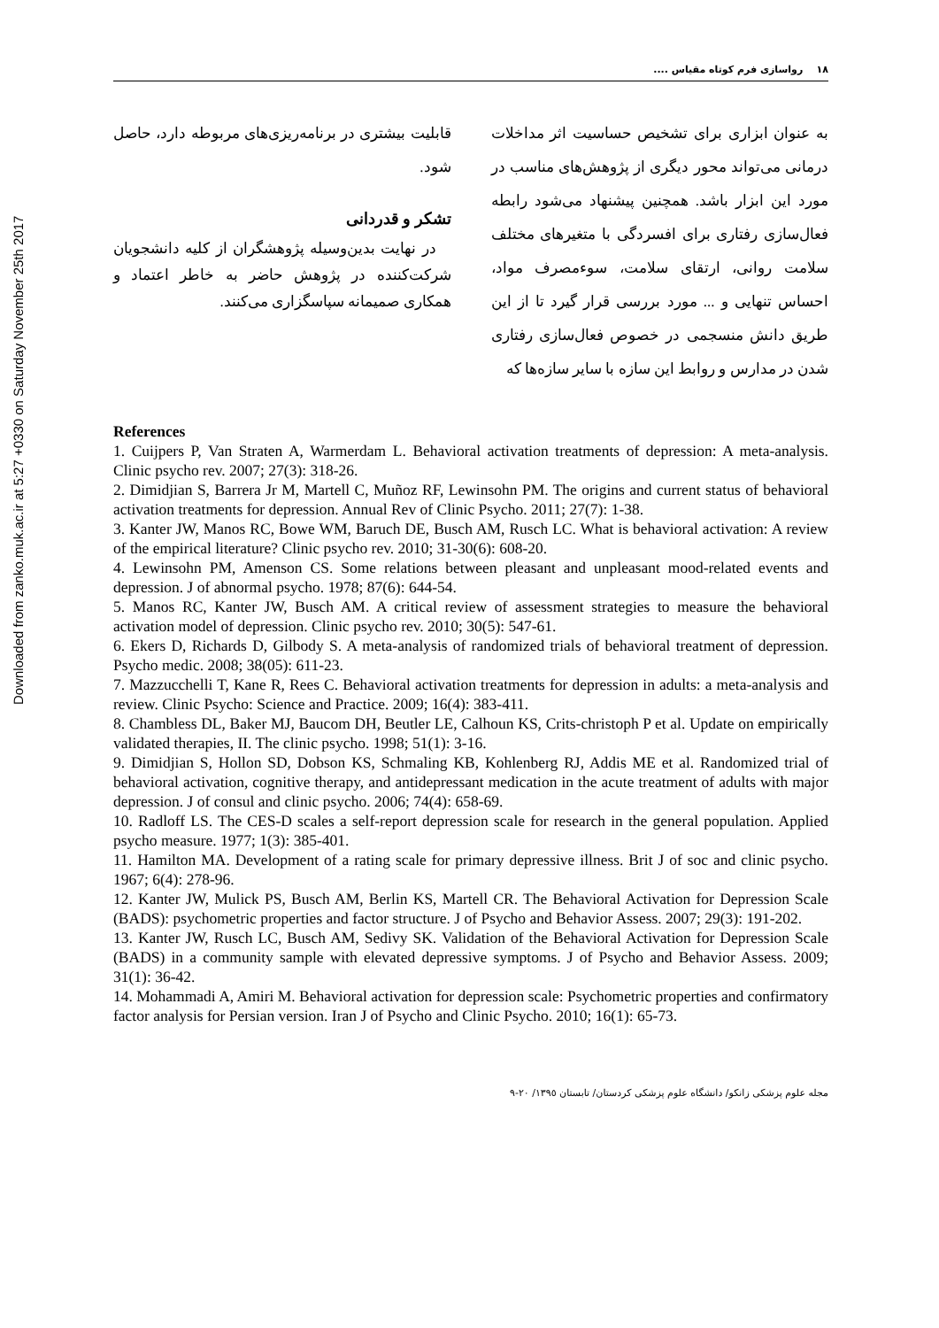Downloaded from zanko.muk.ac.ir at 5:27 +0330 on Saturday November 25th 2017
١٨ رواسازی فرم کوتاه مقیاس ....
به عنوان ابزاری برای تشخیص حساسیت اثر مداخلات درمانی می‌تواند محور دیگری از پژوهش‌های مناسب در مورد این ابزار باشد. همچنین پیشنهاد می‌شود رابطه فعال‌سازی رفتاری برای افسردگی با متغیرهای مختلف سلامت روانی، ارتقای سلامت، سوءمصرف مواد، احساس تنهایی و ... مورد بررسی قرار گیرد تا از این طریق دانش منسجمی در خصوص فعال‌سازی رفتاری شدن در مدارس و روابط این سازه با سایر سازه‌ها که
قابلیت بیشتری در برنامه‌ریزی‌های مربوطه دارد، حاصل شود.
تشکر و قدردانی
در نهایت بدین‌وسیله پژوهشگران از کلیه دانشجویان شرکت‌کننده در پژوهش حاضر به خاطر اعتماد و همکاری صمیمانه سپاسگزاری می‌کنند.
References
1. Cuijpers P, Van Straten A, Warmerdam L. Behavioral activation treatments of depression: A meta-analysis. Clinic psycho rev. 2007; 27(3): 318-26.
2. Dimidjian S, Barrera Jr M, Martell C, Muñoz RF, Lewinsohn PM. The origins and current status of behavioral activation treatments for depression. Annual Rev of Clinic Psycho. 2011; 27(7): 1-38.
3. Kanter JW, Manos RC, Bowe WM, Baruch DE, Busch AM, Rusch LC. What is behavioral activation: A review of the empirical literature? Clinic psycho rev. 2010; 31-30(6): 608-20.
4. Lewinsohn PM, Amenson CS. Some relations between pleasant and unpleasant mood-related events and depression. J of abnormal psycho. 1978; 87(6): 644-54.
5. Manos RC, Kanter JW, Busch AM. A critical review of assessment strategies to measure the behavioral activation model of depression. Clinic psycho rev. 2010; 30(5): 547-61.
6. Ekers D, Richards D, Gilbody S. A meta-analysis of randomized trials of behavioral treatment of depression. Psycho medic. 2008; 38(05): 611-23.
7. Mazzucchelli T, Kane R, Rees C. Behavioral activation treatments for depression in adults: a meta-analysis and review. Clinic Psycho: Science and Practice. 2009; 16(4): 383-411.
8. Chambless DL, Baker MJ, Baucom DH, Beutler LE, Calhoun KS, Crits-christoph P et al. Update on empirically validated therapies, II. The clinic psycho. 1998; 51(1): 3-16.
9. Dimidjian S, Hollon SD, Dobson KS, Schmaling KB, Kohlenberg RJ, Addis ME et al. Randomized trial of behavioral activation, cognitive therapy, and antidepressant medication in the acute treatment of adults with major depression. J of consul and clinic psycho. 2006; 74(4): 658-69.
10. Radloff LS. The CES-D scales a self-report depression scale for research in the general population. Applied psycho measure. 1977; 1(3): 385-401.
11. Hamilton MA. Development of a rating scale for primary depressive illness. Brit J of soc and clinic psycho. 1967; 6(4): 278-96.
12. Kanter JW, Mulick PS, Busch AM, Berlin KS, Martell CR. The Behavioral Activation for Depression Scale (BADS): psychometric properties and factor structure. J of Psycho and Behavior Assess. 2007; 29(3): 191-202.
13. Kanter JW, Rusch LC, Busch AM, Sedivy SK. Validation of the Behavioral Activation for Depression Scale (BADS) in a community sample with elevated depressive symptoms. J of Psycho and Behavior Assess. 2009; 31(1): 36-42.
14. Mohammadi A, Amiri M. Behavioral activation for depression scale: Psychometric properties and confirmatory factor analysis for Persian version. Iran J of Psycho and Clinic Psycho. 2010; 16(1): 65-73.
مجله علوم پزشکی زانکو/ دانشگاه علوم پزشکی کردستان/ تابستان ١٣٩٥/ ٢٠-٩